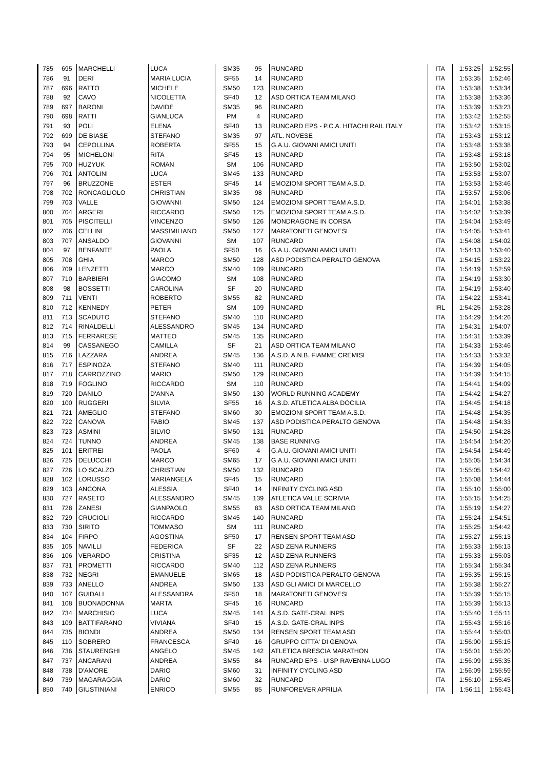| 785 | 695 | MARCHELLI | LUCA | SM35 | 95 | RUNCARD | ITA | 1:53:25 | 1:52:55 |
| 786 | 91 | DERI | MARIA LUCIA | SF55 | 14 | RUNCARD | ITA | 1:53:35 | 1:52:46 |
| 787 | 696 | RATTO | MICHELE | SM50 | 123 | RUNCARD | ITA | 1:53:38 | 1:53:34 |
| 788 | 92 | CAVO | NICOLETTA | SF40 | 12 | ASD ORTICA TEAM MILANO | ITA | 1:53:38 | 1:53:36 |
| 789 | 697 | BARONI | DAVIDE | SM35 | 96 | RUNCARD | ITA | 1:53:39 | 1:53:23 |
| 790 | 698 | RATTI | GIANLUCA | PM | 4 | RUNCARD | ITA | 1:53:42 | 1:52:55 |
| 791 | 93 | POLI | ELENA | SF40 | 13 | RUNCARD EPS - P.C.A. HITACHI RAIL ITALY | ITA | 1:53:42 | 1:53:15 |
| 792 | 699 | DE BIASE | STEFANO | SM35 | 97 | ATL. NOVESE | ITA | 1:53:43 | 1:53:12 |
| 793 | 94 | CEPOLLINA | ROBERTA | SF55 | 15 | G.A.U. GIOVANI AMICI UNITI | ITA | 1:53:48 | 1:53:38 |
| 794 | 95 | MICHELONI | RITA | SF45 | 13 | RUNCARD | ITA | 1:53:48 | 1:53:18 |
| 795 | 700 | HUZYUK | ROMAN | SM | 106 | RUNCARD | ITA | 1:53:50 | 1:53:02 |
| 796 | 701 | ANTOLINI | LUCA | SM45 | 133 | RUNCARD | ITA | 1:53:53 | 1:53:07 |
| 797 | 96 | BRUZZONE | ESTER | SF45 | 14 | EMOZIONI SPORT TEAM A.S.D. | ITA | 1:53:53 | 1:53:46 |
| 798 | 702 | RONCAGLIOLO | CHRISTIAN | SM35 | 98 | RUNCARD | ITA | 1:53:57 | 1:53:06 |
| 799 | 703 | VALLE | GIOVANNI | SM50 | 124 | EMOZIONI SPORT TEAM A.S.D. | ITA | 1:54:01 | 1:53:38 |
| 800 | 704 | ARGERI | RICCARDO | SM50 | 125 | EMOZIONI SPORT TEAM A.S.D. | ITA | 1:54:02 | 1:53:39 |
| 801 | 705 | PISCITELLI | VINCENZO | SM50 | 126 | MONDRAGONE IN CORSA | ITA | 1:54:04 | 1:53:49 |
| 802 | 706 | CELLINI | MASSIMILIANO | SM50 | 127 | MARATONETI GENOVESI | ITA | 1:54:05 | 1:53:41 |
| 803 | 707 | ANSALDO | GIOVANNI | SM | 107 | RUNCARD | ITA | 1:54:08 | 1:54:02 |
| 804 | 97 | BENFANTE | PAOLA | SF50 | 16 | G.A.U. GIOVANI AMICI UNITI | ITA | 1:54:13 | 1:53:40 |
| 805 | 708 | GHIA | MARCO | SM50 | 128 | ASD PODISTICA PERALTO GENOVA | ITA | 1:54:15 | 1:53:22 |
| 806 | 709 | LENZETTI | MARCO | SM40 | 109 | RUNCARD | ITA | 1:54:19 | 1:52:59 |
| 807 | 710 | BARBIERI | GIACOMO | SM | 108 | RUNCARD | ITA | 1:54:19 | 1:53:30 |
| 808 | 98 | BOSSETTI | CAROLINA | SF | 20 | RUNCARD | ITA | 1:54:19 | 1:53:40 |
| 809 | 711 | VENTI | ROBERTO | SM55 | 82 | RUNCARD | ITA | 1:54:22 | 1:53:41 |
| 810 | 712 | KENNEDY | PETER | SM | 109 | RUNCARD | IRL | 1:54:25 | 1:53:28 |
| 811 | 713 | SCADUTO | STEFANO | SM40 | 110 | RUNCARD | ITA | 1:54:29 | 1:54:26 |
| 812 | 714 | RINALDELLI | ALESSANDRO | SM45 | 134 | RUNCARD | ITA | 1:54:31 | 1:54:07 |
| 813 | 715 | FERRARESE | MATTEO | SM45 | 135 | RUNCARD | ITA | 1:54:31 | 1:53:39 |
| 814 | 99 | CASSANEGO | CAMILLA | SF | 21 | ASD ORTICA TEAM MILANO | ITA | 1:54:33 | 1:53:46 |
| 815 | 716 | LAZZARA | ANDREA | SM45 | 136 | A.S.D. A.N.B. FIAMME CREMISI | ITA | 1:54:33 | 1:53:32 |
| 816 | 717 | ESPINOZA | STEFANO | SM40 | 111 | RUNCARD | ITA | 1:54:39 | 1:54:05 |
| 817 | 718 | CARROZZINO | MARIO | SM50 | 129 | RUNCARD | ITA | 1:54:39 | 1:54:15 |
| 818 | 719 | FOGLINO | RICCARDO | SM | 110 | RUNCARD | ITA | 1:54:41 | 1:54:09 |
| 819 | 720 | DANILO | D'ANNA | SM50 | 130 | WORLD RUNNING ACADEMY | ITA | 1:54:42 | 1:54:27 |
| 820 | 100 | RUGGERI | SILVIA | SF55 | 16 | A.S.D. ATLETICA ALBA DOCILIA | ITA | 1:54:45 | 1:54:18 |
| 821 | 721 | AMEGLIO | STEFANO | SM60 | 30 | EMOZIONI SPORT TEAM A.S.D. | ITA | 1:54:48 | 1:54:35 |
| 822 | 722 | CANOVA | FABIO | SM45 | 137 | ASD PODISTICA PERALTO GENOVA | ITA | 1:54:48 | 1:54:33 |
| 823 | 723 | ASMINI | SILVIO | SM50 | 131 | RUNCARD | ITA | 1:54:50 | 1:54:28 |
| 824 | 724 | TUNNO | ANDREA | SM45 | 138 | BASE RUNNING | ITA | 1:54:54 | 1:54:20 |
| 825 | 101 | ERITREI | PAOLA | SF60 | 4 | G.A.U. GIOVANI AMICI UNITI | ITA | 1:54:54 | 1:54:49 |
| 826 | 725 | DELUCCHI | MARCO | SM65 | 17 | G.A.U. GIOVANI AMICI UNITI | ITA | 1:55:05 | 1:54:34 |
| 827 | 726 | LO SCALZO | CHRISTIAN | SM50 | 132 | RUNCARD | ITA | 1:55:05 | 1:54:42 |
| 828 | 102 | LORUSSO | MARIANGELA | SF45 | 15 | RUNCARD | ITA | 1:55:08 | 1:54:44 |
| 829 | 103 | ANCONA | ALESSIA | SF40 | 14 | INFINITY CYCLING ASD | ITA | 1:55:10 | 1:55:00 |
| 830 | 727 | RASETO | ALESSANDRO | SM45 | 139 | ATLETICA VALLE SCRIVIA | ITA | 1:55:15 | 1:54:25 |
| 831 | 728 | ZANESI | GIANPAOLO | SM55 | 83 | ASD ORTICA TEAM MILANO | ITA | 1:55:19 | 1:54:27 |
| 832 | 729 | CRUCIOLI | RICCARDO | SM45 | 140 | RUNCARD | ITA | 1:55:24 | 1:54:51 |
| 833 | 730 | SIRITO | TOMMASO | SM | 111 | RUNCARD | ITA | 1:55:25 | 1:54:42 |
| 834 | 104 | FIRPO | AGOSTINA | SF50 | 17 | RENSEN SPORT TEAM ASD | ITA | 1:55:27 | 1:55:13 |
| 835 | 105 | NAVILLI | FEDERICA | SF | 22 | ASD ZENA RUNNERS | ITA | 1:55:33 | 1:55:13 |
| 836 | 106 | VERARDO | CRISTINA | SF35 | 12 | ASD ZENA RUNNERS | ITA | 1:55:33 | 1:55:03 |
| 837 | 731 | PROMETTI | RICCARDO | SM40 | 112 | ASD ZENA RUNNERS | ITA | 1:55:34 | 1:55:34 |
| 838 | 732 | NEGRI | EMANUELE | SM65 | 18 | ASD PODISTICA PERALTO GENOVA | ITA | 1:55:35 | 1:55:15 |
| 839 | 733 | ANELLO | ANDREA | SM50 | 133 | ASD GLI AMICI DI MARCELLO | ITA | 1:55:38 | 1:55:27 |
| 840 | 107 | GUIDALI | ALESSANDRA | SF50 | 18 | MARATONETI GENOVESI | ITA | 1:55:39 | 1:55:15 |
| 841 | 108 | BUONADONNA | MARTA | SF45 | 16 | RUNCARD | ITA | 1:55:39 | 1:55:13 |
| 842 | 734 | MARCHISIO | LUCA | SM45 | 141 | A.S.D. GATE-CRAL INPS | ITA | 1:55:40 | 1:55:11 |
| 843 | 109 | BATTIFARANO | VIVIANA | SF40 | 15 | A.S.D. GATE-CRAL INPS | ITA | 1:55:43 | 1:55:16 |
| 844 | 735 | BIONDI | ANDREA | SM50 | 134 | RENSEN SPORT TEAM ASD | ITA | 1:55:44 | 1:55:03 |
| 845 | 110 | SOBRERO | FRANCESCA | SF40 | 16 | GRUPPO CITTA' DI GENOVA | ITA | 1:56:00 | 1:55:15 |
| 846 | 736 | STAURENGHI | ANGELO | SM45 | 142 | ATLETICA BRESCIA MARATHON | ITA | 1:56:01 | 1:55:20 |
| 847 | 737 | ANCARANI | ANDREA | SM55 | 84 | RUNCARD EPS - UISP RAVENNA LUGO | ITA | 1:56:09 | 1:55:35 |
| 848 | 738 | D'AMORE | DARIO | SM60 | 31 | INFINITY CYCLING ASD | ITA | 1:56:09 | 1:55:59 |
| 849 | 739 | MAGARAGGIA | DARIO | SM60 | 32 | RUNCARD | ITA | 1:56:10 | 1:55:45 |
| 850 | 740 | GIUSTINIANI | ENRICO | SM55 | 85 | RUNFOREVER APRILIA | ITA | 1:56:11 | 1:55:43 |